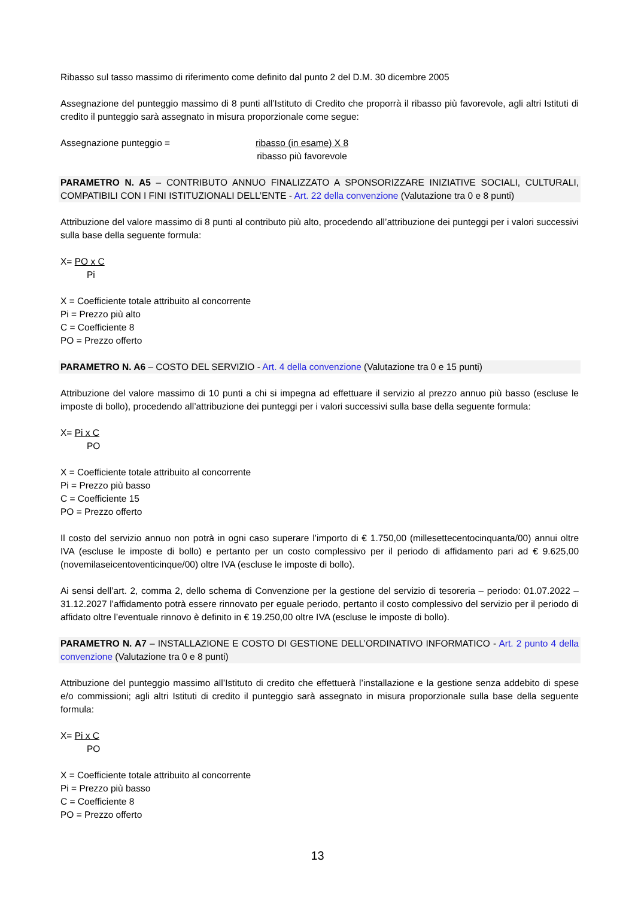Ribasso sul tasso massimo di riferimento come definito dal punto 2 del D.M. 30 dicembre 2005
Assegnazione del punteggio massimo di 8 punti all’Istituto di Credito che proporrà il ribasso più favorevole, agli altri Istituti di credito il punteggio sarà assegnato in misura proporzionale come segue:
Assegnazione punteggio = ribasso (in esame) X 8
ribasso più favorevole
PARAMETRO N. A5 – CONTRIBUTO ANNUO FINALIZZATO A SPONSORIZZARE INIZIATIVE SOCIALI, CULTURALI, COMPATIBILI CON I FINI ISTITUZIONALI DELL’ENTE - Art. 22 della convenzione (Valutazione tra 0 e 8 punti)
Attribuzione del valore massimo di 8 punti al contributo più alto, procedendo all’attribuzione dei punteggi per i valori successivi sulla base della seguente formula:
X= PO x C
Pi
X = Coefficiente totale attribuito al concorrente
Pi = Prezzo più alto
C = Coefficiente 8
PO = Prezzo offerto
PARAMETRO N. A6 – COSTO DEL SERVIZIO - Art. 4 della convenzione (Valutazione tra 0 e 15 punti)
Attribuzione del valore massimo di 10 punti a chi si impegna ad effettuare il servizio al prezzo annuo più basso (escluse le imposte di bollo), procedendo all’attribuzione dei punteggi per i valori successivi sulla base della seguente formula:
X= Pi x C
PO
X = Coefficiente totale attribuito al concorrente
Pi = Prezzo più basso
C = Coefficiente 15
PO = Prezzo offerto
Il costo del servizio annuo non potrà in ogni caso superare l’importo di € 1.750,00 (millesettecentocinquanta/00) annui oltre IVA (escluse le imposte di bollo) e pertanto per un costo complessivo per il periodo di affidamento pari ad € 9.625,00 (novemilaseicentoventicinque/00) oltre IVA (escluse le imposte di bollo).
Ai sensi dell’art. 2, comma 2, dello schema di Convenzione per la gestione del servizio di tesoreria – periodo: 01.07.2022 – 31.12.2027 l’affidamento potrà essere rinnovato per eguale periodo, pertanto il costo complessivo del servizio per il periodo di affidato oltre l’eventuale rinnovo è definito in € 19.250,00 oltre IVA (escluse le imposte di bollo).
PARAMETRO N. A7 – INSTALLAZIONE E COSTO DI GESTIONE DELL’ORDINATIVO INFORMATICO - Art. 2 punto 4 della convenzione (Valutazione tra 0 e 8 punti)
Attribuzione del punteggio massimo all’Istituto di credito che effettuerà l’installazione e la gestione senza addebito di spese e/o commissioni; agli altri Istituti di credito il punteggio sarà assegnato in misura proporzionale sulla base della seguente formula:
X= Pi x C
PO
X = Coefficiente totale attribuito al concorrente
Pi = Prezzo più basso
C = Coefficiente 8
PO = Prezzo offerto
13